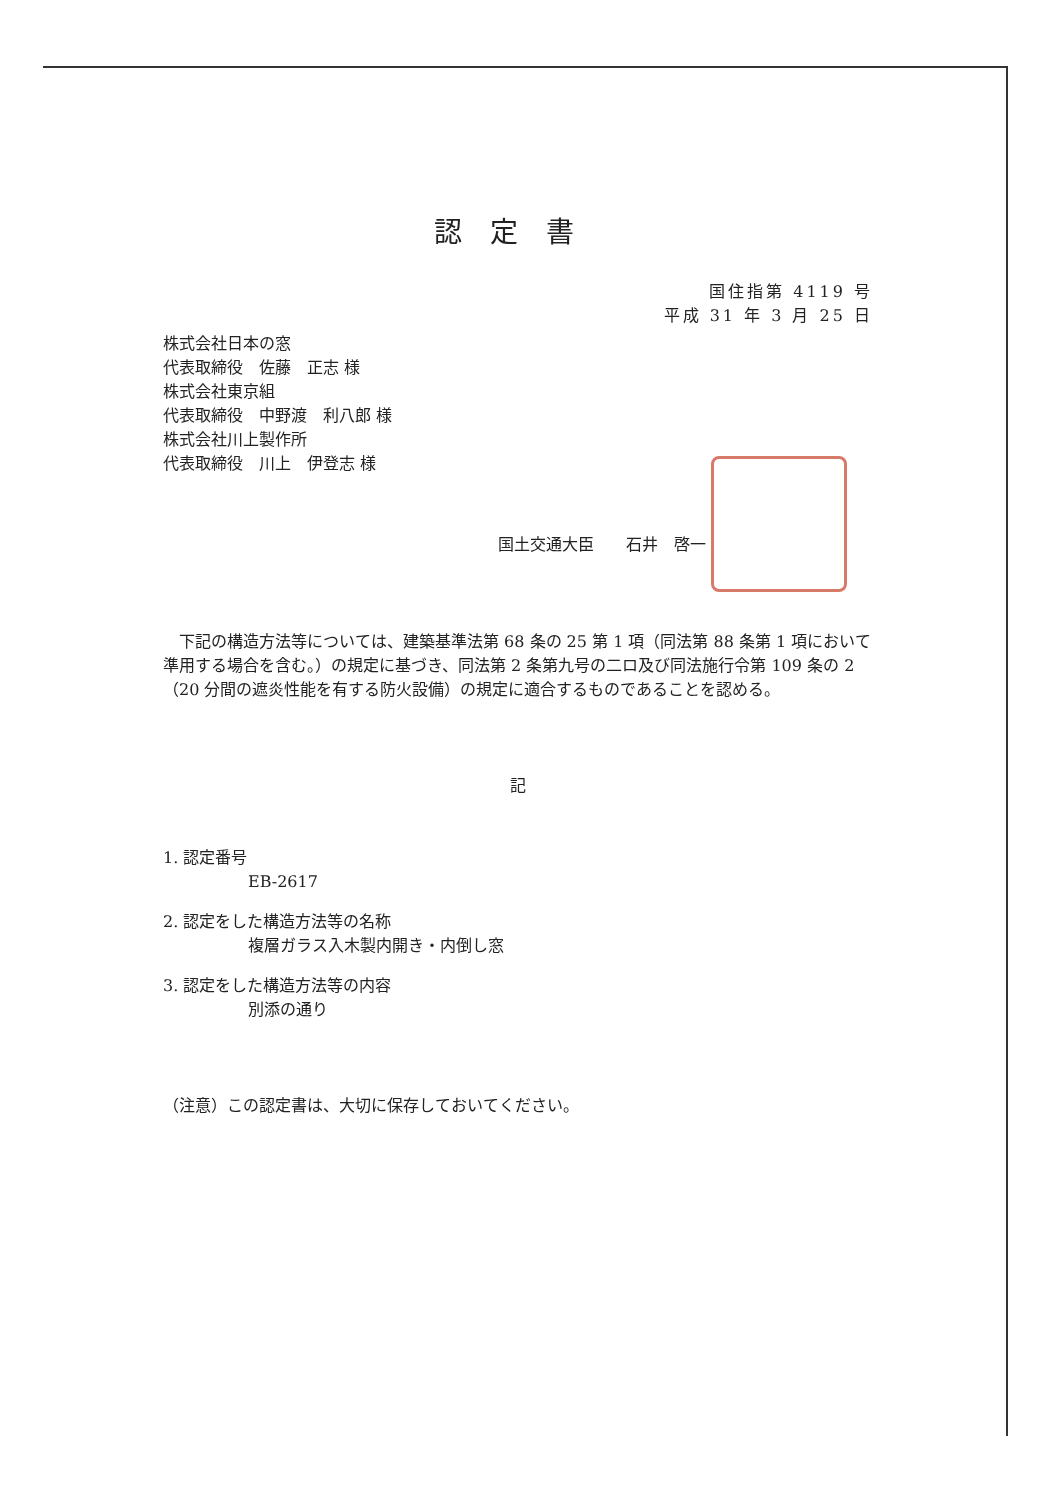認定書
国住指第 4119 号
平成 31 年 3 月 25 日
株式会社日本の窓
代表取締役　佐藤　正志 様
株式会社東京組
代表取締役　中野渡　利八郎 様
株式会社川上製作所
代表取締役　川上　伊登志 様
国土交通大臣　　石井　啓一
下記の構造方法等については、建築基準法第 68 条の 25 第 1 項（同法第 88 条第 1 項において準用する場合を含む。）の規定に基づき、同法第 2 条第九号の二ロ及び同法施行令第 109 条の 2（20 分間の遮炎性能を有する防火設備）の規定に適合するものであることを認める。
記
1. 認定番号
EB-2617
2. 認定をした構造方法等の名称
複層ガラス入木製内開き・内倒し窓
3. 認定をした構造方法等の内容
別添の通り
（注意）この認定書は、大切に保存しておいてください。